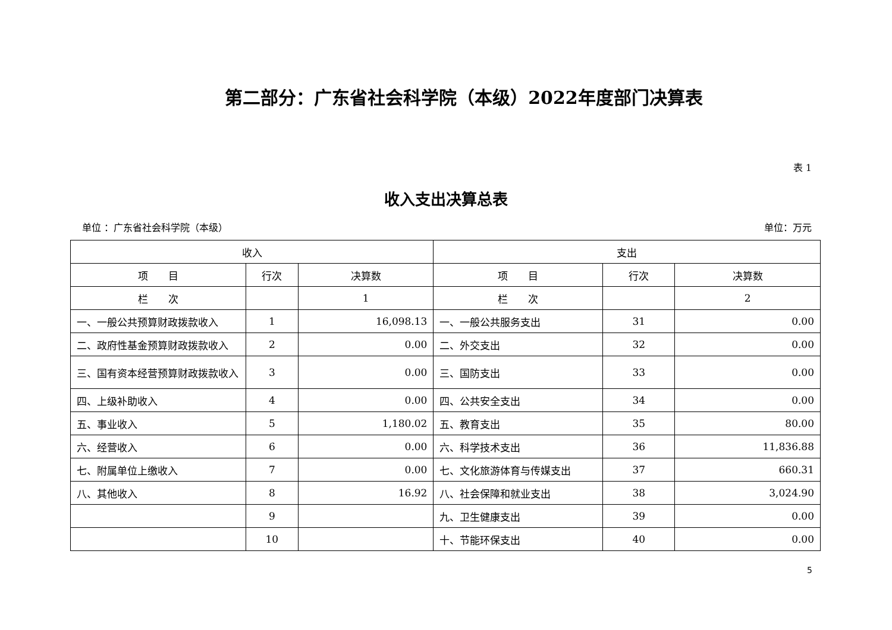第二部分：广东省社会科学院（本级）2022年度部门决算表
表 1
收入支出决算总表
单位 ：广东省社会科学院（本级） 单位：万元
| 收入 | | | 支出 | | |
| --- | --- | --- | --- | --- | --- |
| 项 目 | 行次 | 决算数 | 项 目 | 行次 | 决算数 |
| 栏 次 | | 1 | 栏 次 | | 2 |
| 一、一般公共预算财政拨款收入 | 1 | 16,098.13 | 一、一般公共服务支出 | 31 | 0.00 |
| 二、政府性基金预算财政拨款收入 | 2 | 0.00 | 二、外交支出 | 32 | 0.00 |
| 三、国有资本经营预算财政拨款收入 | 3 | 0.00 | 三、国防支出 | 33 | 0.00 |
| 四、上级补助收入 | 4 | 0.00 | 四、公共安全支出 | 34 | 0.00 |
| 五、事业收入 | 5 | 1,180.02 | 五、教育支出 | 35 | 80.00 |
| 六、经营收入 | 6 | 0.00 | 六、科学技术支出 | 36 | 11,836.88 |
| 七、附属单位上缴收入 | 7 | 0.00 | 七、文化旅游体育与传媒支出 | 37 | 660.31 |
| 八、其他收入 | 8 | 16.92 | 八、社会保障和就业支出 | 38 | 3,024.90 |
| | 9 | | 九、卫生健康支出 | 39 | 0.00 |
| | 10 | | 十、节能环保支出 | 40 | 0.00 |
5